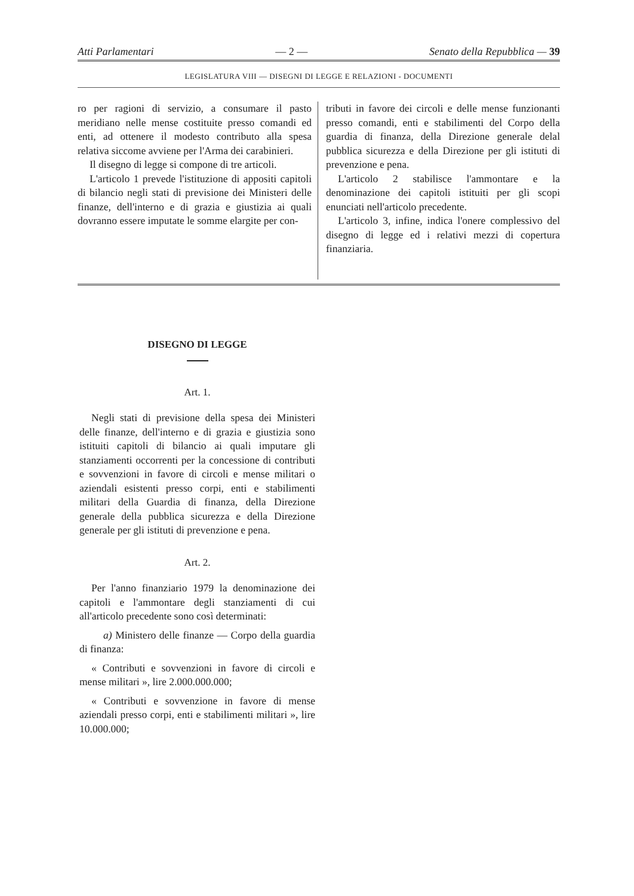Atti Parlamentari — 2 — Senato della Repubblica — 39
LEGISLATURA VIII — DISEGNI DI LEGGE E RELAZIONI - DOCUMENTI
ro per ragioni di servizio, a consumare il pasto meridiano nelle mense costituite presso comandi ed enti, ad ottenere il modesto contributo alla spesa relativa siccome avviene per l'Arma dei carabinieri.
Il disegno di legge si compone di tre articoli.
L'articolo 1 prevede l'istituzione di appositi capitoli di bilancio negli stati di previsione dei Ministeri delle finanze, dell'interno e di grazia e giustizia ai quali dovranno essere imputate le somme elargite per con-
tributi in favore dei circoli e delle mense funzionanti presso comandi, enti e stabilimenti del Corpo della guardia di finanza, della Direzione generale delal pubblica sicurezza e della Direzione per gli istituti di prevenzione e pena.
L'articolo 2 stabilisce l'ammontare e la denominazione dei capitoli istituiti per gli scopi enunciati nell'articolo precedente.
L'articolo 3, infine, indica l'onere complessivo del disegno di legge ed i relativi mezzi di copertura finanziaria.
DISEGNO DI LEGGE
Art. 1.
Negli stati di previsione della spesa dei Ministeri delle finanze, dell'interno e di grazia e giustizia sono istituiti capitoli di bilancio ai quali imputare gli stanziamenti occorrenti per la concessione di contributi e sovvenzioni in favore di circoli e mense militari o aziendali esistenti presso corpi, enti e stabilimenti militari della Guardia di finanza, della Direzione generale della pubblica sicurezza e della Direzione generale per gli istituti di prevenzione e pena.
Art. 2.
Per l'anno finanziario 1979 la denominazione dei capitoli e l'ammontare degli stanziamenti di cui all'articolo precedente sono così determinati:
a) Ministero delle finanze — Corpo della guardia di finanza:
« Contributi e sovvenzioni in favore di circoli e mense militari », lire 2.000.000.000;
« Contributi e sovvenzione in favore di mense aziendali presso corpi, enti e stabilimenti militari », lire 10.000.000;